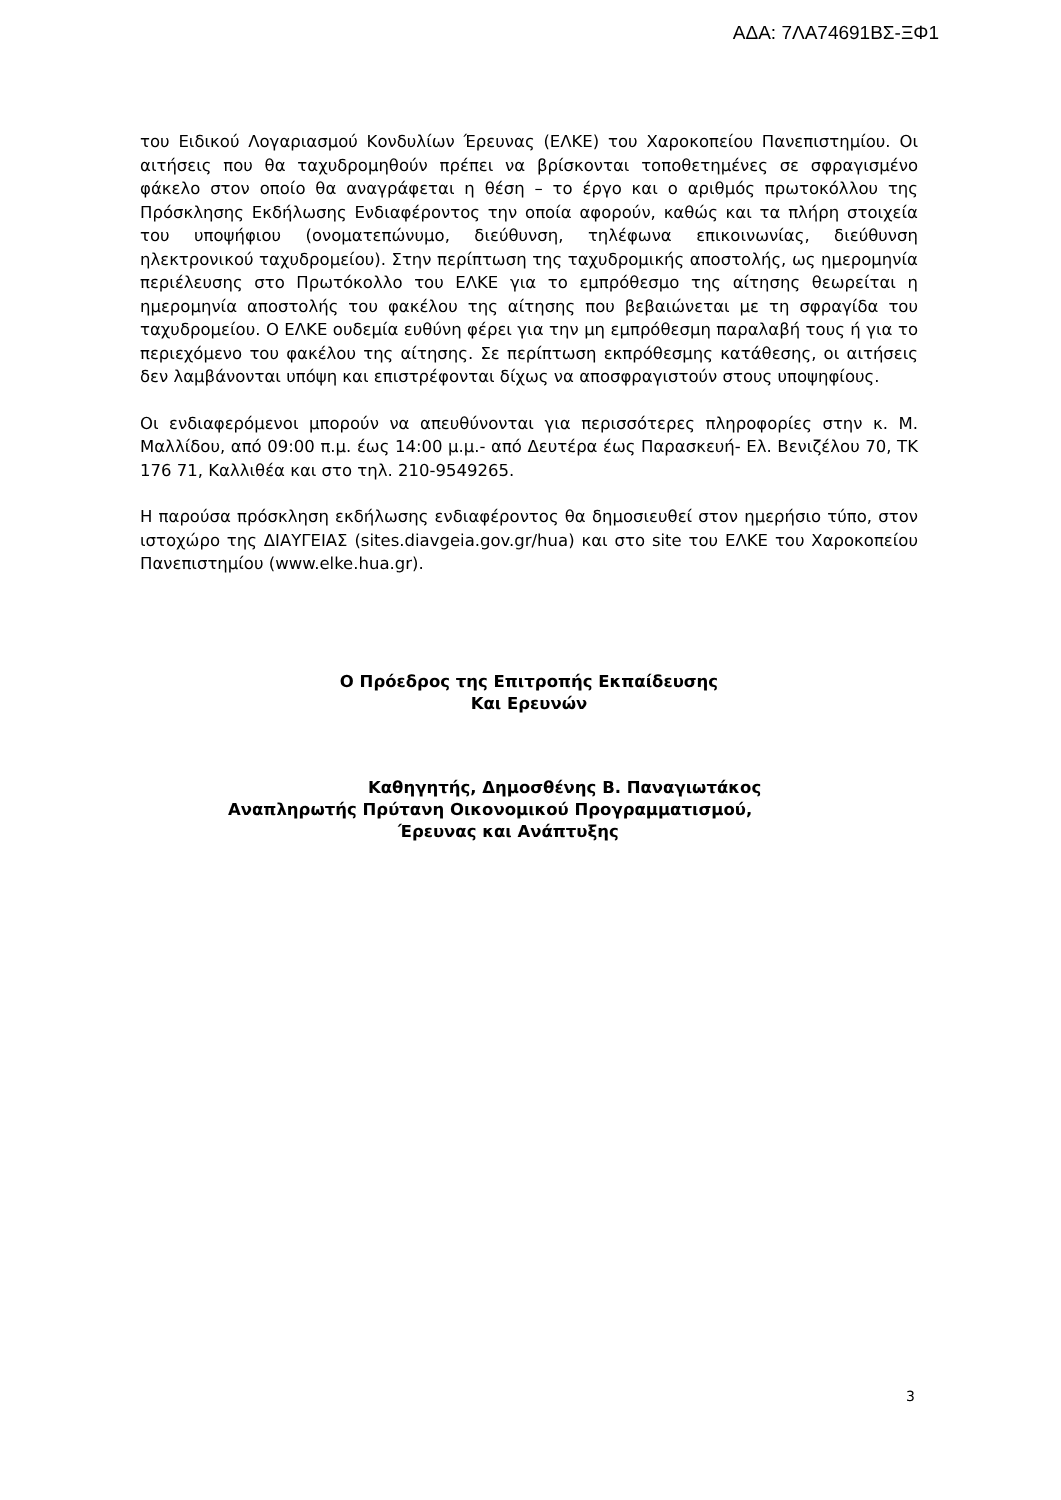ΑΔΑ: 7ΛΑ74691ΒΣ-ΞΦ1
του Ειδικού Λογαριασμού Κονδυλίων Έρευνας (ΕΛΚΕ) του Χαροκοπείου Πανεπιστημίου. Οι αιτήσεις που θα ταχυδρομηθούν πρέπει να βρίσκονται τοποθετημένες σε σφραγισμένο φάκελο στον οποίο θα αναγράφεται η θέση – το έργο και ο αριθμός πρωτοκόλλου της Πρόσκλησης Εκδήλωσης Ενδιαφέροντος την οποία αφορούν, καθώς και τα πλήρη στοιχεία του υποψήφιου (ονοματεπώνυμο, διεύθυνση, τηλέφωνα επικοινωνίας, διεύθυνση ηλεκτρονικού ταχυδρομείου). Στην περίπτωση της ταχυδρομικής αποστολής, ως ημερομηνία περιέλευσης στο Πρωτόκολλο του ΕΛΚΕ για το εμπρόθεσμο της αίτησης θεωρείται η ημερομηνία αποστολής του φακέλου της αίτησης που βεβαιώνεται με τη σφραγίδα του ταχυδρομείου. Ο ΕΛΚΕ ουδεμία ευθύνη φέρει για την μη εμπρόθεσμη παραλαβή τους ή για το περιεχόμενο του φακέλου της αίτησης. Σε περίπτωση εκπρόθεσμης κατάθεσης, οι αιτήσεις δεν λαμβάνονται υπόψη και επιστρέφονται δίχως να αποσφραγιστούν στους υποψηφίους.
Οι ενδιαφερόμενοι μπορούν να απευθύνονται για περισσότερες πληροφορίες στην κ. Μ. Μαλλίδου, από 09:00 π.μ. έως 14:00 μ.μ.- από Δευτέρα έως Παρασκευή- Ελ. Βενιζέλου 70, ΤΚ 176 71, Καλλιθέα και στο τηλ. 210-9549265.
Η παρούσα πρόσκληση εκδήλωσης ενδιαφέροντος θα δημοσιευθεί στον ημερήσιο τύπο, στον ιστοχώρο της ΔΙΑΥΓΕΙΑΣ (sites.diavgeia.gov.gr/hua) και στο site του ΕΛΚΕ του Χαροκοπείου Πανεπιστημίου (www.elke.hua.gr).
Ο Πρόεδρος της Επιτροπής Εκπαίδευσης
Και Ερευνών
Καθηγητής, Δημοσθένης Β. Παναγιωτάκος
Αναπληρωτής Πρύτανη Οικονομικού Προγραμματισμού,
Έρευνας και Ανάπτυξης
3